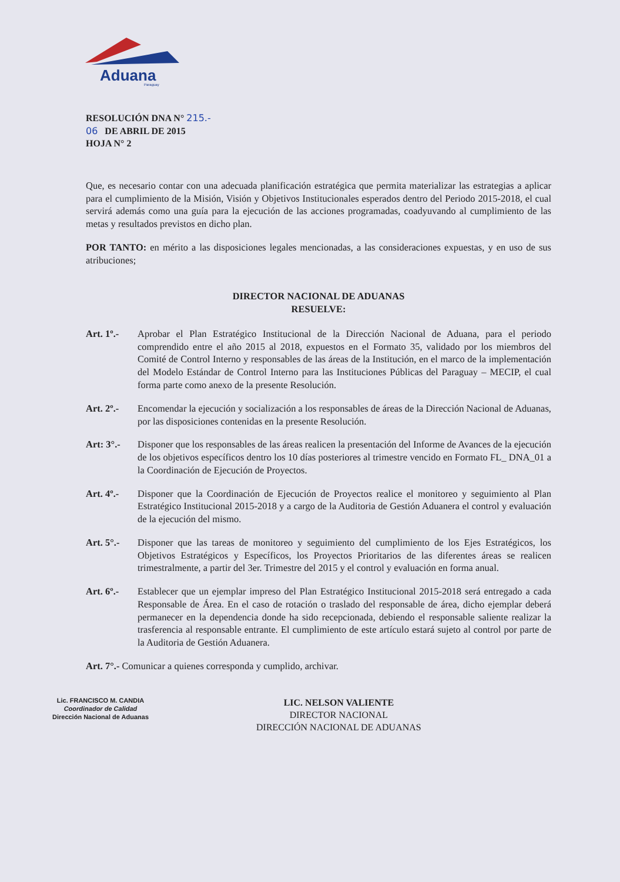Aduana
Paraguay
RESOLUCIÓN DNA N° 215.-
06 DE ABRIL DE 2015
HOJA N° 2
Que, es necesario contar con una adecuada planificación estratégica que permita materializar las estrategias a aplicar para el cumplimiento de la Misión, Visión y Objetivos Institucionales esperados dentro del Periodo 2015-2018, el cual servirá además como una guía para la ejecución de las acciones programadas, coadyuvando al cumplimiento de las metas y resultados previstos en dicho plan.
POR TANTO: en mérito a las disposiciones legales mencionadas, a las consideraciones expuestas, y en uso de sus atribuciones;
DIRECTOR NACIONAL DE ADUANAS
RESUELVE:
Art. 1º.-
Aprobar el Plan Estratégico Institucional de la Dirección Nacional de Aduana, para el periodo comprendido entre el año 2015 al 2018, expuestos en el Formato 35, validado por los miembros del Comité de Control Interno y responsables de las áreas de la Institución, en el marco de la implementación del Modelo Estándar de Control Interno para las Instituciones Públicas del Paraguay – MECIP, el cual forma parte como anexo de la presente Resolución.
Art. 2º.-
Encomendar la ejecución y socialización a los responsables de áreas de la Dirección Nacional de Aduanas, por las disposiciones contenidas en la presente Resolución.
Art: 3°.-
Disponer que los responsables de las áreas realicen la presentación del Informe de Avances de la ejecución de los objetivos específicos dentro los 10 días posteriores al trimestre vencido en Formato FL_ DNA_01 a la Coordinación de Ejecución de Proyectos.
Art. 4º.-
Disponer que la Coordinación de Ejecución de Proyectos realice el monitoreo y seguimiento al Plan Estratégico Institucional 2015-2018 y a cargo de la Auditoria de Gestión Aduanera el control y evaluación de la ejecución del mismo.
Art. 5°.-
Disponer que las tareas de monitoreo y seguimiento del cumplimiento de los Ejes Estratégicos, los Objetivos Estratégicos y Específicos, los Proyectos Prioritarios de las diferentes áreas se realicen trimestralmente, a partir del 3er. Trimestre del 2015 y el control y evaluación en forma anual.
Art. 6º.-
Establecer que un ejemplar impreso del Plan Estratégico Institucional 2015-2018 será entregado a cada Responsable de Área. En el caso de rotación o traslado del responsable de área, dicho ejemplar deberá permanecer en la dependencia donde ha sido recepcionada, debiendo el responsable saliente realizar la trasferencia al responsable entrante. El cumplimiento de este artículo estará sujeto al control por parte de la Auditoria de Gestión Aduanera.
Art. 7°.- Comunicar a quienes corresponda y cumplido, archivar.
Lic. FRANCISCO M. CANDIA
Coordinador de Calidad
Dirección Nacional de Aduanas
LIC. NELSON VALIENTE
DIRECTOR NACIONAL
DIRECCIÓN NACIONAL DE ADUANAS